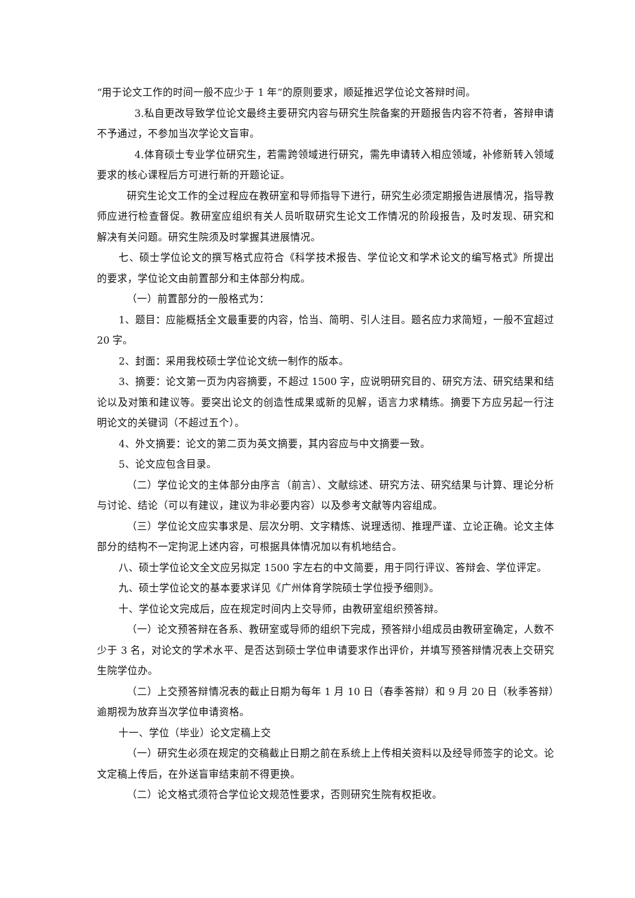“用于论文工作的时间一般不应少于 1 年”的原则要求，顺延推迟学位论文答辩时间。
3.私自更改导致学位论文最终主要研究内容与研究生院备案的开题报告内容不符者，答辩申请不予通过，不参加当次学论文盲审。
4.体育硕士专业学位研究生，若需跨领域进行研究，需先申请转入相应领域，补修新转入领域要求的核心课程后方可进行新的开题论证。
研究生论文工作的全过程应在教研室和导师指导下进行，研究生必须定期报告进展情况，指导教师应进行检查督促。教研室应组织有关人员听取研究生论文工作情况的阶段报告，及时发现、研究和解决有关问题。研究生院须及时掌握其进展情况。
七、硕士学位论文的撰写格式应符合《科学技术报告、学位论文和学术论文的编写格式》所提出的要求，学位论文由前置部分和主体部分构成。
（一）前置部分的一般格式为：
1、题目：应能概括全文最重要的内容，恰当、简明、引人注目。题名应力求简短，一般不宜超过 20 字。
2、封面：采用我校硕士学位论文统一制作的版本。
3、摘要：论文第一页为内容摘要，不超过 1500 字，应说明研究目的、研究方法、研究结果和结论以及对策和建议等。要突出论文的创造性成果或新的见解，语言力求精练。摘要下方应另起一行注明论文的关键词（不超过五个）。
4、外文摘要：论文的第二页为英文摘要，其内容应与中文摘要一致。
5、论文应包含目录。
（二）学位论文的主体部分由序言（前言）、文献综述、研究方法、研究结果与计算、理论分析与讨论、结论（可以有建议，建议为非必要内容）以及参考文献等内容组成。
（三）学位论文应实事求是、层次分明、文字精炼、说理透彻、推理严谨、立论正确。论文主体部分的结构不一定拘泥上述内容，可根据具体情况加以有机地结合。
八、硕士学位论文全文应另拟定 1500 字左右的中文简要，用于同行评议、答辩会、学位评定。
九、硕士学位论文的基本要求详见《广州体育学院硕士学位授予细则》。
十、学位论文完成后，应在规定时间内上交导师，由教研室组织预答辩。
（一）论文预答辩在各系、教研室或导师的组织下完成，预答辩小组成员由教研室确定，人数不少于 3 名，对论文的学术水平、是否达到硕士学位申请要求作出评价，并填写预答辩情况表上交研究生院学位办。
（二）上交预答辩情况表的截止日期为每年 1 月 10 日（春季答辩）和 9 月 20 日（秋季答辩）逾期视为放弃当次学位申请资格。
十一、学位（毕业）论文定稿上交
（一）研究生必须在规定的交稿截止日期之前在系统上上传相关资料以及经导师签字的论文。论文定稿上传后，在外送盲审结束前不得更换。
（二）论文格式须符合学位论文规范性要求，否则研究生院有权拒收。